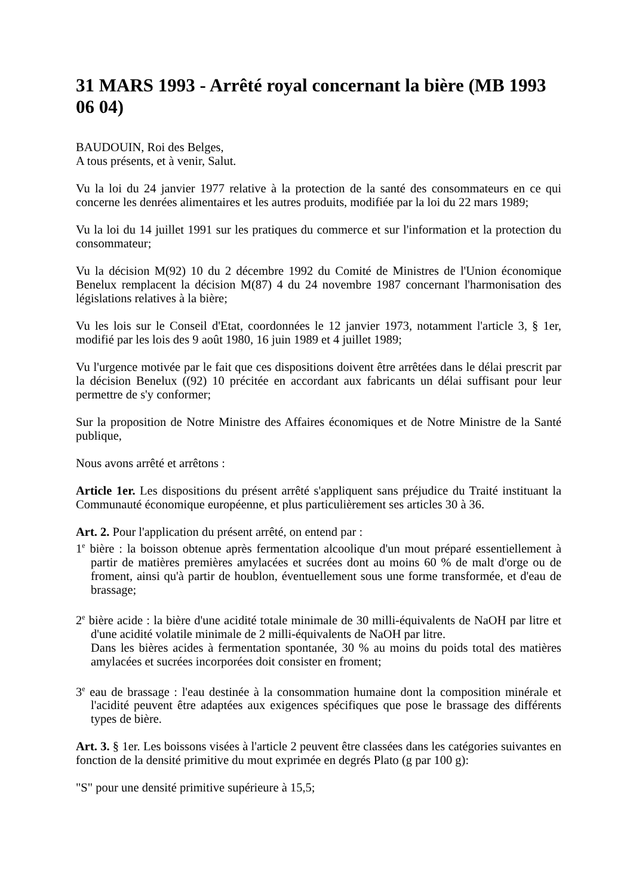31 MARS 1993 - Arrêté royal concernant la bière (MB 1993 06 04)
BAUDOUIN, Roi des Belges,
A tous présents, et à venir, Salut.
Vu la loi du 24 janvier 1977 relative à la protection de la santé des consommateurs en ce qui concerne les denrées alimentaires et les autres produits, modifiée par la loi du 22 mars 1989;
Vu la loi du 14 juillet 1991 sur les pratiques du commerce et sur l'information et la protection du consommateur;
Vu la décision M(92) 10 du 2 décembre 1992 du Comité de Ministres de l'Union économique Benelux remplacent la décision M(87) 4 du 24 novembre 1987 concernant l'harmonisation des législations relatives à la bière;
Vu les lois sur le Conseil d'Etat, coordonnées le 12 janvier 1973, notamment l'article 3, § 1er, modifié par les lois des 9 août 1980, 16 juin 1989 et 4 juillet 1989;
Vu l'urgence motivée par le fait que ces dispositions doivent être arrêtées dans le délai prescrit par la décision Benelux ((92) 10 précitée en accordant aux fabricants un délai suffisant pour leur permettre de s'y conformer;
Sur la proposition de Notre Ministre des Affaires économiques et de Notre Ministre de la Santé publique,
Nous avons arrêté et arrêtons :
Article 1er. Les dispositions du présent arrêté s'appliquent sans préjudice du Traité instituant la Communauté économique européenne, et plus particulièrement ses articles 30 à 36.
Art. 2. Pour l'application du présent arrêté, on entend par :
1<sup>e</sup> bière : la boisson obtenue après fermentation alcoolique d'un mout préparé essentiellement à partir de matières premières amylacées et sucrées dont au moins 60 % de malt d'orge ou de froment, ainsi qu'à partir de houblon, éventuellement sous une forme transformée, et d'eau de brassage;
2<sup>e</sup> bière acide : la bière d'une acidité totale minimale de 30 milli-équivalents de NaOH par litre et d'une acidité volatile minimale de 2 milli-équivalents de NaOH par litre.
Dans les bières acides à fermentation spontanée, 30 % au moins du poids total des matières amylacées et sucrées incorporées doit consister en froment;
3<sup>e</sup> eau de brassage : l'eau destinée à la consommation humaine dont la composition minérale et l'acidité peuvent être adaptées aux exigences spécifiques que pose le brassage des différents types de bière.
Art. 3. § 1er. Les boissons visées à l'article 2 peuvent être classées dans les catégories suivantes en fonction de la densité primitive du mout exprimée en degrés Plato (g par 100 g):
"S" pour une densité primitive supérieure à 15,5;